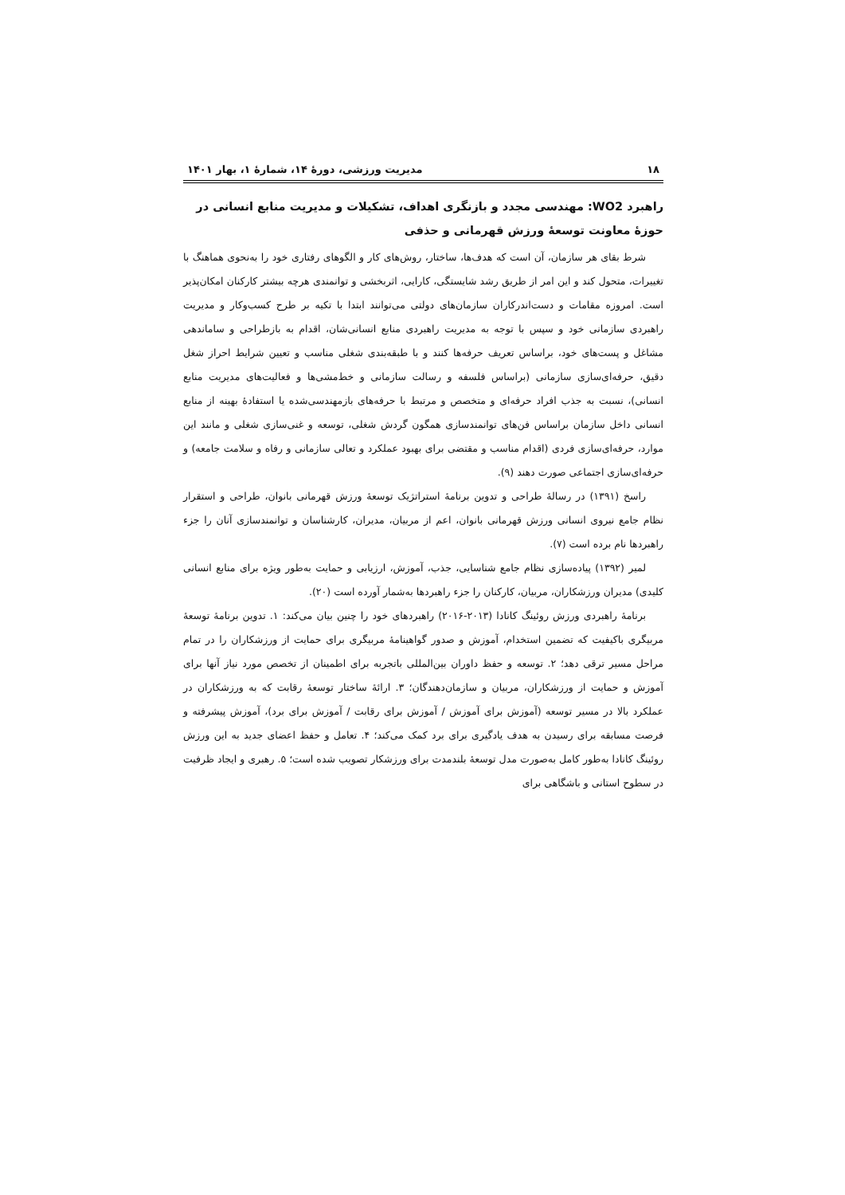۱۸ مدیریت ورزشی، دورۀ ۱۴، شمارۀ ۱، بهار ۱۴۰۱
راهبرد WO2: مهندسی مجدد و بازنگری اهداف، تشکیلات و مدیریت منابع انسانی در حوزۀ معاونت توسعۀ ورزش قهرمانی و حذفی
شرط بقای هر سازمان، آن است که هدف‌ها، ساختار، روش‌های کار و الگوهای رفتاری خود را به‌نحوی هماهنگ با تغییرات، متحول کند و این امر از طریق رشد شایستگی، کارایی، اثربخشی و توانمندی هرچه بیشتر کارکنان امکان‌پذیر است. امروزه مقامات و دست‌اندرکاران سازمان‌های دولتی می‌توانند ابتدا با تکیه بر طرح کسب‌وکار و مدیریت راهبردی سازمانی خود و سپس با توجه به مدیریت راهبردی منابع انسانی‌شان، اقدام به بازطراحی و ساماندهی مشاغل و پست‌های خود، براساس تعریف حرفه‌ها کنند و با طبقه‌بندی شغلی مناسب و تعیین شرایط احراز شغل دقیق، حرفه‌ای‌سازی سازمانی (براساس فلسفه و رسالت سازمانی و خط‌مشی‌ها و فعالیت‌های مدیریت منابع انسانی)، نسبت به جذب افراد حرفه‌ای و متخصص و مرتبط با حرفه‌های بازمهندسی‌شده یا استفادۀ بهینه از منابع انسانی داخل سازمان براساس فن‌های توانمندسازی همگون گردش شغلی، توسعه و غنی‌سازی شغلی و مانند این موارد، حرفه‌ای‌سازی فردی (اقدام مناسب و مقتضی برای بهبود عملکرد و تعالی سازمانی و رفاه و سلامت جامعه) و حرفه‌ای‌سازی اجتماعی صورت دهند (۹).
راسخ (۱۳۹۱) در رسالۀ طراحی و تدوین برنامۀ استراتژیک توسعۀ ورزش قهرمانی بانوان، طراحی و استقرار نظام جامع نیروی انسانی ورزش قهرمانی بانوان، اعم از مربیان، مدیران، کارشناسان و توانمندسازی آنان را جزء راهبردها نام برده است (۷).
لمیر (۱۳۹۲) پیاده‌سازی نظام جامع شناسایی، جذب، آموزش، ارزیابی و حمایت به‌طور ویژه برای منابع انسانی کلیدی) مدیران ورزشکاران، مربیان، کارکنان را جزء راهبردها به‌شمار آورده است (۲۰).
برنامۀ راهبردی ورزش روئینگ کانادا (۲۰۱۳-۲۰۱۶) راهبردهای خود را چنین بیان می‌کند: ۱. تدوین برنامۀ توسعۀ مربیگری باکیفیت که تضمین استخدام، آموزش و صدور گواهینامۀ مربیگری برای حمایت از ورزشکاران را در تمام مراحل مسیر ترقی دهد؛ ۲. توسعه و حفظ داوران بین‌المللی باتجربه برای اطمینان از تخصص مورد نیاز آنها برای آموزش و حمایت از ورزشکاران، مربیان و سازمان‌دهندگان؛ ۳. ارائۀ ساختار توسعۀ رقابت که به ورزشکاران در عملکرد بالا در مسیر توسعه (آموزش برای آموزش / آموزش برای رقابت / آموزش برای برد)، آموزش پیشرفته و فرصت مسابقه برای رسیدن به هدف یادگیری برای برد کمک می‌کند؛ ۴. تعامل و حفظ اعضای جدید به این ورزش روئینگ کانادا به‌طور کامل به‌صورت مدل توسعۀ بلندمدت برای ورزشکار تصویب شده است؛ ۵. رهبری و ایجاد ظرفیت در سطوح استانی و باشگاهی برای